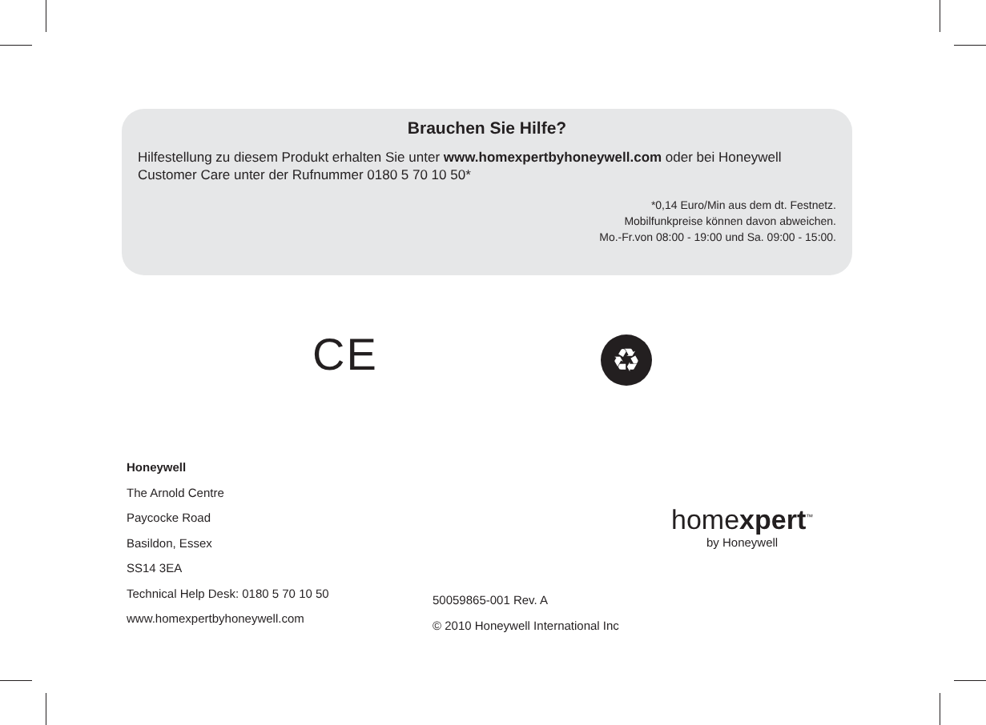Brauchen Sie Hilfe?
Hilfestellung zu diesem Produkt erhalten Sie unter www.homexpertbyhoneywell.com oder bei Honeywell Customer Care unter der Rufnummer 0180 5 70 10 50*
*0,14 Euro/Min aus dem dt. Festnetz.
Mobilfunkpreise können davon abweichen.
Mo.-Fr.von 08:00 - 19:00 und Sa. 09:00 - 15:00.
CE ♻
Honeywell
The Arnold Centre
Paycocke Road
Basildon, Essex
SS14 3EA
Technical Help Desk: 0180 5 70 10 50
www.homexpertbyhoneywell.com
homexpert<sup>™</sup>
by Honeywell
50059865-001 Rev. A
© 2010 Honeywell International Inc